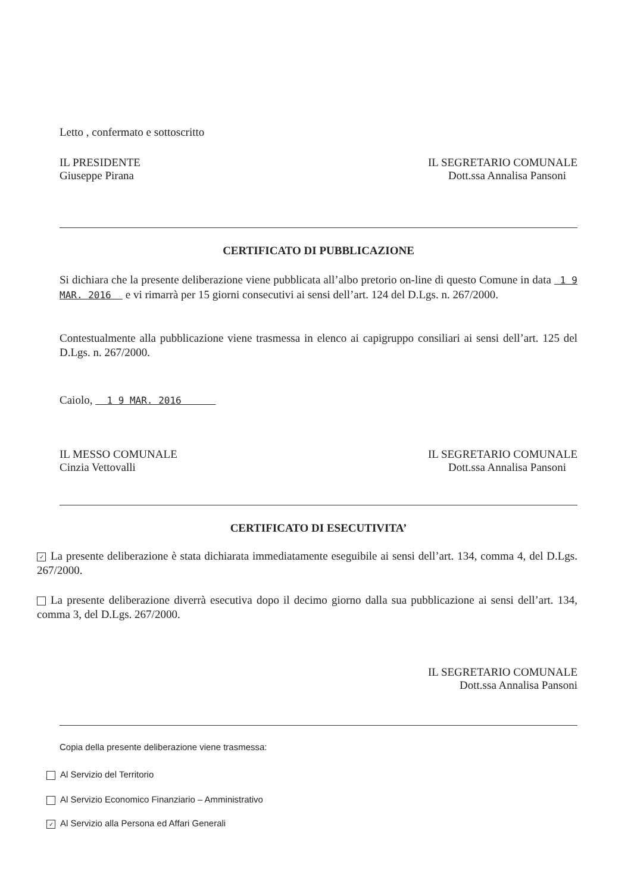Letto , confermato e sottoscritto
IL PRESIDENTE
Giuseppe Pirana
IL SEGRETARIO COMUNALE
Dott.ssa Annalisa Pansoni
CERTIFICATO DI PUBBLICAZIONE
Si dichiara che la presente deliberazione viene pubblicata all’albo pretorio on-line di questo Comune in data 1 9 MAR. 2016 e vi rimarrà per 15 giorni consecutivi ai sensi dell’art. 124 del D.Lgs. n. 267/2000.
Contestualmente alla pubblicazione viene trasmessa in elenco ai capigruppo consiliari ai sensi dell’art. 125 del D.Lgs. n. 267/2000.
Caiolo, 1 9 MAR. 2016
IL MESSO COMUNALE
Cinzia Vettovalli
IL SEGRETARIO COMUNALE
Dott.ssa Annalisa Pansoni
CERTIFICATO DI ESECUTIVITA’
✓ La presente deliberazione è stata dichiarata immediatamente eseguibile ai sensi dell’art. 134, comma 4, del D.Lgs. 267/2000.
La presente deliberazione diverrà esecutiva dopo il decimo giorno dalla sua pubblicazione ai sensi dell’art. 134, comma 3, del D.Lgs. 267/2000.
IL SEGRETARIO COMUNALE
Dott.ssa Annalisa Pansoni
Copia della presente deliberazione viene trasmessa:
Al Servizio del Territorio
Al Servizio Economico Finanziario – Amministrativo
✓ Al Servizio alla Persona ed Affari Generali